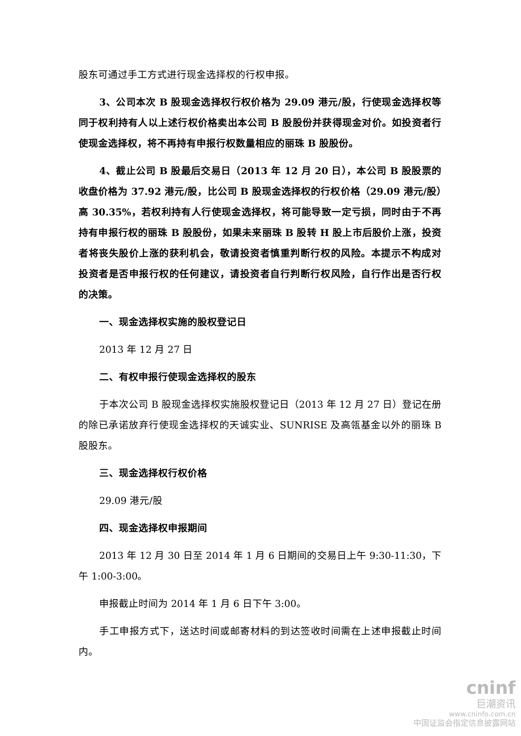股东可通过手工方式进行现金选择权的行权申报。
3、公司本次 B 股现金选择权行权价格为 29.09 港元/股，行使现金选择权等同于权利持有人以上述行权价格卖出本公司 B 股股份并获得现金对价。如投资者行使现金选择权，将不再持有申报行权数量相应的丽珠 B 股股份。
4、截止公司 B 股最后交易日（2013 年 12 月 20 日），本公司 B 股股票的收盘价格为 37.92 港元/股，比公司 B 股现金选择权的行权价格（29.09 港元/股）高 30.35%，若权利持有人行使现金选择权，将可能导致一定亏损，同时由于不再持有申报行权的丽珠 B 股股份，如果未来丽珠 B 股转 H 股上市后股价上涨，投资者将丧失股价上涨的获利机会，敬请投资者慎重判断行权的风险。本提示不构成对投资者是否申报行权的任何建议，请投资者自行判断行权风险，自行作出是否行权的决策。
一、现金选择权实施的股权登记日
2013 年 12 月 27 日
二、有权申报行使现金选择权的股东
于本次公司 B 股现金选择权实施股权登记日（2013 年 12 月 27 日）登记在册的除已承诺放弃行使现金选择权的天诚实业、SUNRISE 及高瓴基金以外的丽珠 B 股股东。
三、现金选择权行权价格
29.09 港元/股
四、现金选择权申报期间
2013 年 12 月 30 日至 2014 年 1 月 6 日期间的交易日上午 9:30-11:30，下午 1:00-3:00。
申报截止时间为 2014 年 1 月 6 日下午 3:00。
手工申报方式下，送达时间或邮寄材料的到达签收时间需在上述申报截止时间内。
cninf
巨潮资讯
www.cninfo.com.cn
中国证监会指定信息披露网站